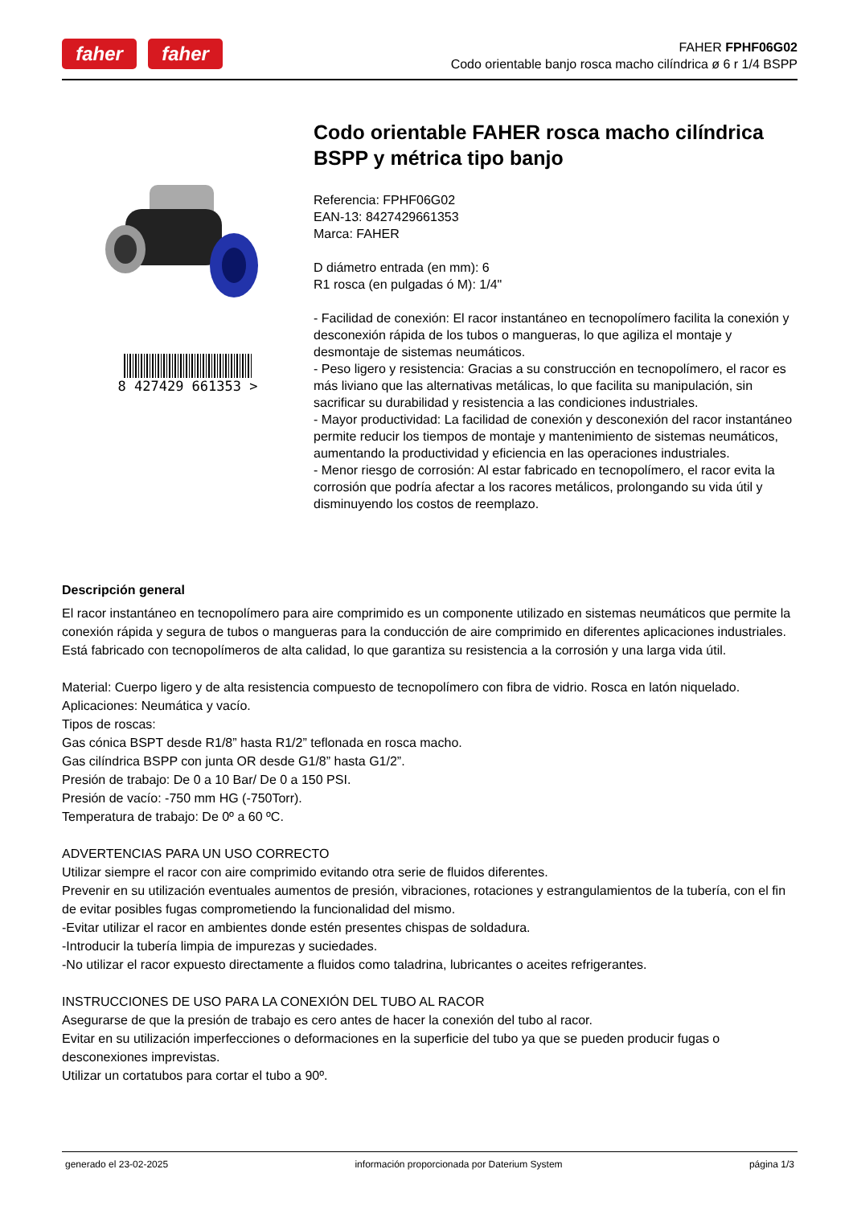faher faher
FAHER FPHF06G02
Codo orientable banjo rosca macho cilíndrica ø 6 r 1/4 BSPP
8 427429 661353 >
Codo orientable FAHER rosca macho cilíndrica BSPP y métrica tipo banjo
Referencia: FPHF06G02
EAN-13: 8427429661353
Marca: FAHER
D diámetro entrada (en mm): 6
R1 rosca (en pulgadas ó M): 1/4"
- Facilidad de conexión: El racor instantáneo en tecnopolímero facilita la conexión y desconexión rápida de los tubos o mangueras, lo que agiliza el montaje y desmontaje de sistemas neumáticos.
- Peso ligero y resistencia: Gracias a su construcción en tecnopolímero, el racor es más liviano que las alternativas metálicas, lo que facilita su manipulación, sin sacrificar su durabilidad y resistencia a las condiciones industriales.
- Mayor productividad: La facilidad de conexión y desconexión del racor instantáneo permite reducir los tiempos de montaje y mantenimiento de sistemas neumáticos, aumentando la productividad y eficiencia en las operaciones industriales.
- Menor riesgo de corrosión: Al estar fabricado en tecnopolímero, el racor evita la corrosión que podría afectar a los racores metálicos, prolongando su vida útil y disminuyendo los costos de reemplazo.
Descripción general
El racor instantáneo en tecnopolímero para aire comprimido es un componente utilizado en sistemas neumáticos que permite la conexión rápida y segura de tubos o mangueras para la conducción de aire comprimido en diferentes aplicaciones industriales.
Está fabricado con tecnopolímeros de alta calidad, lo que garantiza su resistencia a la corrosión y una larga vida útil.
Material: Cuerpo ligero y de alta resistencia compuesto de tecnopolímero con fibra de vidrio. Rosca en latón niquelado.
Aplicaciones: Neumática y vacío.
Tipos de roscas:
Gas cónica BSPT desde R1/8” hasta R1/2” teflonada en rosca macho.
Gas cilíndrica BSPP con junta OR desde G1/8” hasta G1/2”.
Presión de trabajo: De 0 a 10 Bar/ De 0 a 150 PSI.
Presión de vacío: -750 mm HG (-750Torr).
Temperatura de trabajo: De 0º a 60 ºC.
ADVERTENCIAS PARA UN USO CORRECTO
Utilizar siempre el racor con aire comprimido evitando otra serie de fluidos diferentes.
Prevenir en su utilización eventuales aumentos de presión, vibraciones, rotaciones y estrangulamientos de la tubería, con el fin de evitar posibles fugas comprometiendo la funcionalidad del mismo.
-Evitar utilizar el racor en ambientes donde estén presentes chispas de soldadura.
-Introducir la tubería limpia de impurezas y suciedades.
-No utilizar el racor expuesto directamente a fluidos como taladrina, lubricantes o aceites refrigerantes.
INSTRUCCIONES DE USO PARA LA CONEXIÓN DEL TUBO AL RACOR
Asegurarse de que la presión de trabajo es cero antes de hacer la conexión del tubo al racor.
Evitar en su utilización imperfecciones o deformaciones en la superficie del tubo ya que se pueden producir fugas o desconexiones imprevistas.
Utilizar un cortatubos para cortar el tubo a 90º.
generado el 23-02-2025 información proporcionada por Daterium System página 1/3